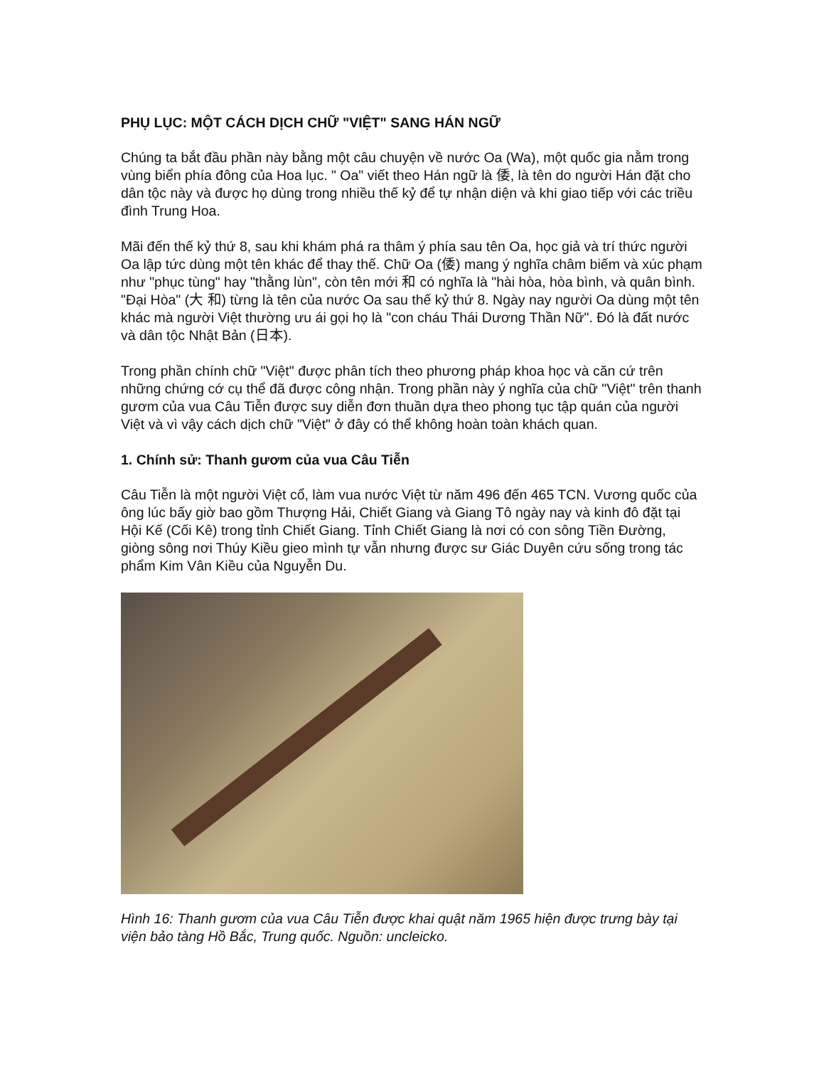PHỤ LỤC: MỘT CÁCH DỊCH CHỮ "VIỆT" SANG HÁN NGỮ
Chúng ta bắt đầu phần này bằng một câu chuyện về nước Oa (Wa), một quốc gia nằm trong vùng biển phía đông của Hoa lục. " Oa" viết theo Hán ngữ là 倭, là tên do người Hán đặt cho dân tộc này và được họ dùng trong nhiều thế kỷ để tự nhận diện và khi giao tiếp với các triều đình Trung Hoa.
Mãi đến thế kỷ thứ 8, sau khi khám phá ra thâm ý phía sau tên Oa, học giả và trí thức người Oa lập tức dùng một tên khác để thay thế. Chữ Oa (倭) mang ý nghĩa châm biếm và xúc phạm như "phục tùng" hay "thằng lùn", còn tên mới 和 có nghĩa là "hài hòa, hòa bình, và quân bình. "Đại Hòa" (大 和) từng là tên của nước Oa sau thế kỷ thứ 8. Ngày nay người Oa dùng một tên khác mà người Việt thường ưu ái gọi họ là "con cháu Thái Dương Thần Nữ". Đó là đất nước và dân tộc Nhật Bản (日本).
Trong phần chính chữ "Việt" được phân tích theo phương pháp khoa học và căn cứ trên những chứng cớ cụ thể đã được công nhận. Trong phần này ý nghĩa của chữ "Việt" trên thanh gươm của vua Câu Tiễn được suy diễn đơn thuần dựa theo phong tục tập quán của người Việt và vì vậy cách dịch chữ "Việt" ở đây có thể không hoàn toàn khách quan.
1. Chính sử: Thanh gươm của vua Câu Tiễn
Câu Tiễn là một người Việt cổ, làm vua nước Việt từ năm 496 đến 465 TCN. Vương quốc của ông lúc bấy giờ bao gồm Thượng Hải, Chiết Giang và Giang Tô ngày nay và kinh đô đặt tại Hội Kế (Cối Kê) trong tỉnh Chiết Giang. Tỉnh Chiết Giang là nơi có con sông Tiền Đường, giòng sông nơi Thúy Kiều gieo mình tự vẫn nhưng được sư Giác Duyên cứu sống trong tác phẩm Kim Vân Kiều của Nguyễn Du.
Hình 16: Thanh gươm của vua Câu Tiễn được khai quật năm 1965 hiện được trưng bày tại viện bảo tàng Hồ Bắc, Trung quốc. Nguồn: uncleicko.